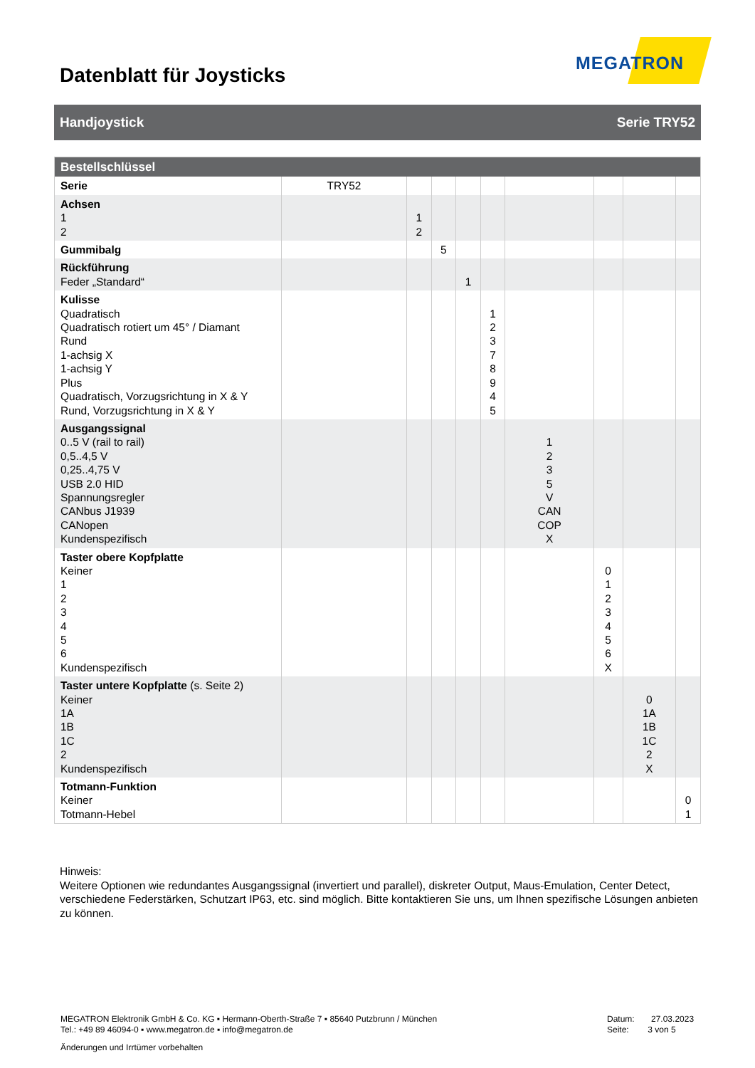Datenblatt für Joysticks
MEGATRON
Handjoystick Serie TRY52
| Bestellschlüssel | | | | | | | | | |
| --- | --- | --- | --- | --- | --- | --- | --- | --- | --- |
| Serie | TRY52 | | | | | | | | |
| Achsen 1 2 | | 1 2 | | | | | | | |
| Gummibalg | | | 5 | | | | | | |
| Rückführung Feder „Standard“ | | | | 1 | | | | | |
| Kulisse Quadratisch Quadratisch rotiert um 45° / Diamant Rund 1-achsig X 1-achsig Y Plus Quadratisch, Vorzugsrichtung in X & Y Rund, Vorzugsrichtung in X & Y | | | | | 1 2 3 7 8 9 4 5 | | | | |
| Ausgangssignal 0..5 V (rail to rail) 0,5..4,5 V 0,25..4,75 V USB 2.0 HID Spannungsregler CANbus J1939 CANopen Kundenspezifisch | | | | | | 1 2 3 5 V CAN COP X | | | |
| Taster obere Kopfplatte Keiner 1 2 3 4 5 6 Kundenspezifisch | | | | | | | 0 1 2 3 4 5 6 X | | |
| Taster untere Kopfplatte (s. Seite 2) Keiner 1A 1B 1C 2 Kundenspezifisch | | | | | | | | 0 1A 1B 1C 2 X | |
| Totmann-Funktion Keiner Totmann-Hebel | | | | | | | | | 0 1 |
Hinweis:
Weitere Optionen wie redundantes Ausgangssignal (invertiert und parallel), diskreter Output, Maus-Emulation, Center Detect, verschiedene Federstärken, Schutzart IP63, etc. sind möglich. Bitte kontaktieren Sie uns, um Ihnen spezifische Lösungen anbieten zu können.
MEGATRON Elektronik GmbH & Co. KG ▪ Hermann-Oberth-Straße 7 ▪ 85640 Putzbrunn / München
Tel.: +49 89 46094-0 ▪ www.megatron.de ▪ info@megatron.de
Datum: 27.03.2023
Seite: 3 von 5
Änderungen und Irrtümer vorbehalten